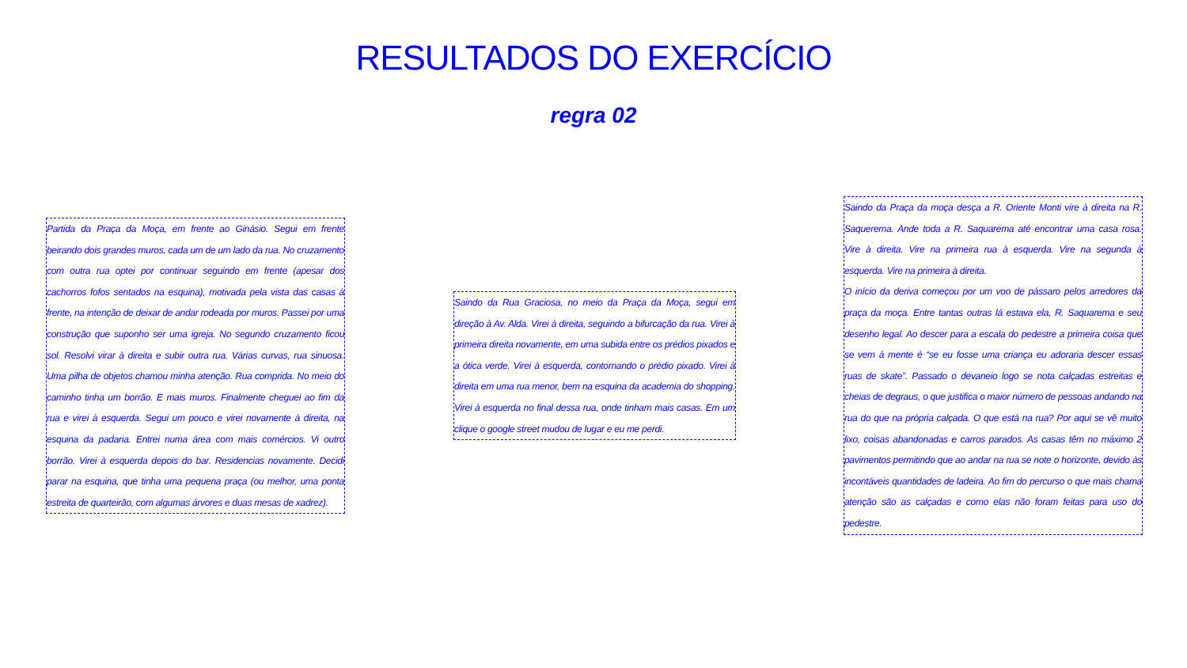RESULTADOS DO EXERCÍCIO
regra 02
Partida da Praça da Moça, em frente ao Ginásio. Segui em frente beirando dois grandes muros, cada um de um lado da rua. No cruzamento com outra rua optei por continuar seguindo em frente (apesar dos cachorros fofos sentados na esquina), motivada pela vista das casas à frente, na intenção de deixar de andar rodeada por muros. Passei por uma construção que suponho ser uma igreja. No segundo cruzamento ficou sol. Resolvi virar à direita e subir outra rua. Várias curvas, rua sinuosa. Uma pilha de objetos chamou minha atenção. Rua comprida. No meio do caminho tinha um borrão. E mais muros. Finalmente cheguei ao fim da rua e virei à esquerda. Segui um pouco e virei novamente à direita, na esquina da padaria. Entrei numa área com mais comércios. Vi outro borrão. Virei à esquerda depois do bar. Residencias novamente. Decidi parar na esquina, que tinha uma pequena praça (ou melhor, uma ponta estreita de quarteirão, com algumas árvores e duas mesas de xadrez).
Saindo da Rua Graciosa, no meio da Praça da Moça, segui em direção à Av. Alda. Virei à direita, seguindo a bifurcação da rua. Virei à primeira direita novamente, em uma subida entre os prédios pixados e a ótica verde. Virei à esquerda, contornando o prédio pixado. Virei à direita em uma rua menor, bem na esquina da academia do shopping. Virei à esquerda no final dessa rua, onde tinham mais casas. Em um clique o google street mudou de lugar e eu me perdi.
Saindo da Praça da moça desça a R. Oriente Monti vire à direita na R. Saquerema. Ande toda a R. Saquarema até encontrar uma casa rosa. Vire à direita. Vire na primeira rua à esquerda. Vire na segunda à esquerda. Vire na primeira à direita.
O início da deriva começou por um voo de pássaro pelos arredores da praça da moça. Entre tantas outras lá estava ela, R. Saquarema e seu desenho legal. Ao descer para a escala do pedestre a primeira coisa que se vem à mente é “se eu fosse uma criança eu adoraria descer essas ruas de skate”. Passado o devaneio logo se nota calçadas estreitas e cheias de degraus, o que justifica o maior número de pessoas andando na rua do que na própria calçada. O que está na rua? Por aqui se vê muito lixo, coisas abandonadas e carros parados. As casas têm no máximo 2 pavimentos permitindo que ao andar na rua se note o horizonte, devido às incontáveis quantidades de ladeira. Ao fim do percurso o que mais chama atenção são as calçadas e como elas não foram feitas para uso do pedestre.